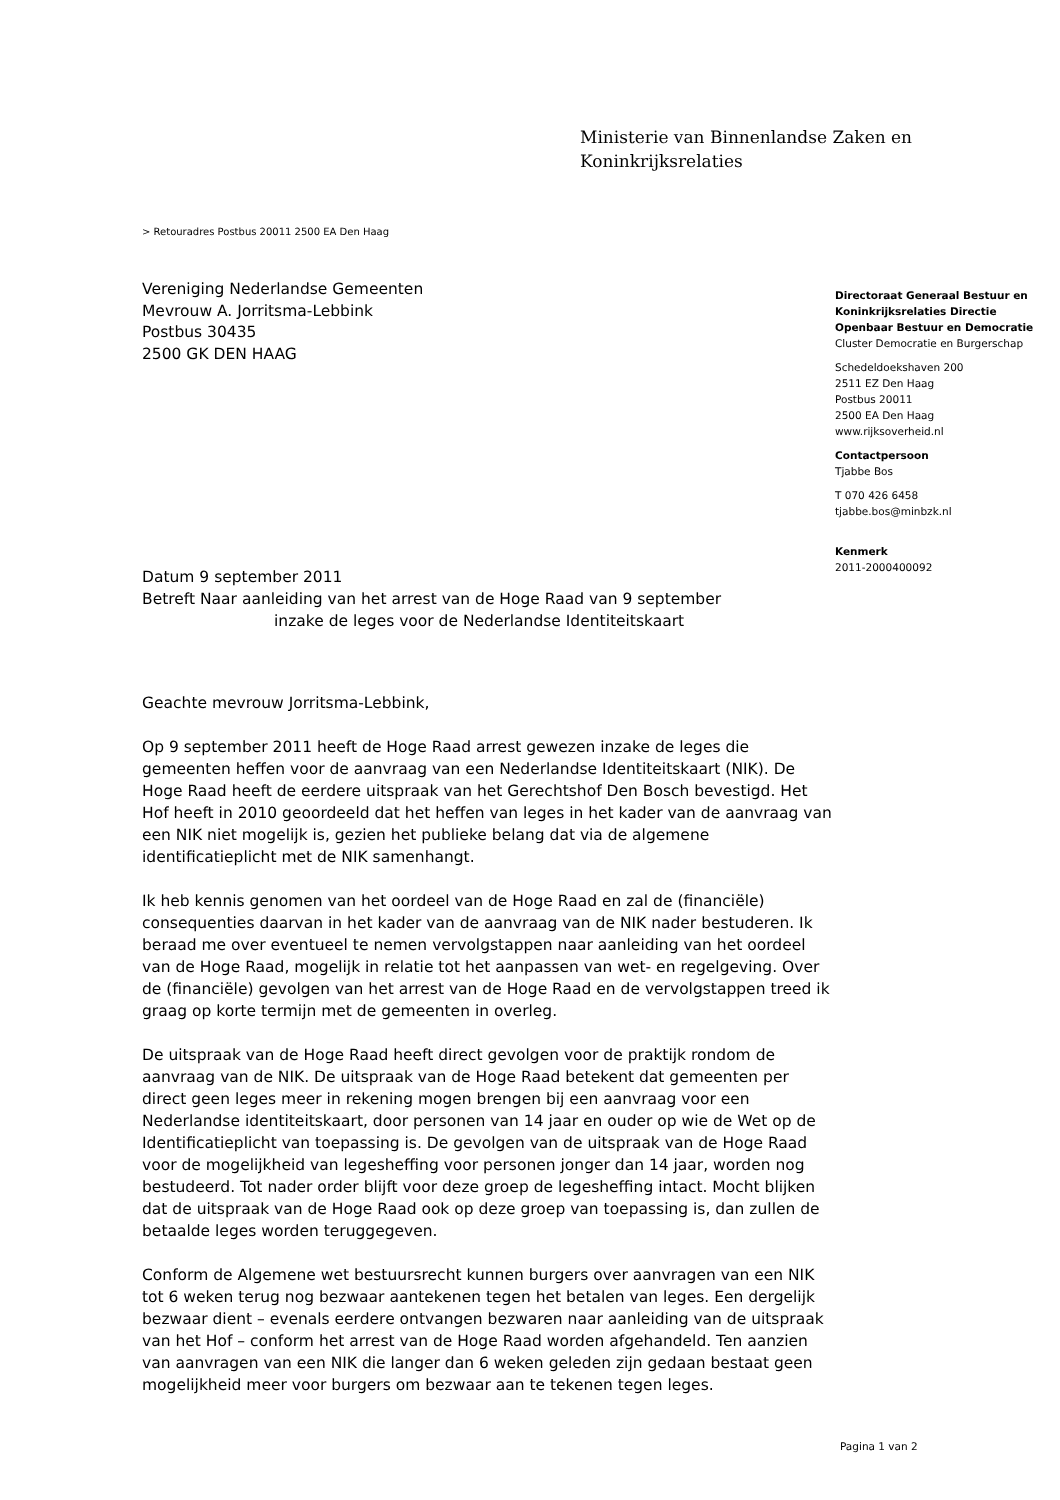Ministerie van Binnenlandse Zaken en
Koninkrijksrelaties
> Retouradres Postbus 20011 2500 EA Den Haag
Vereniging Nederlandse Gemeenten
Mevrouw A. Jorritsma-Lebbink
Postbus 30435
2500 GK DEN HAAG
Directoraat Generaal Bestuur en Koninkrijksrelaties Directie Openbaar Bestuur en Democratie
Cluster Democratie en Burgerschap
Schedeldoekshaven 200
2511 EZ Den Haag
Postbus 20011
2500 EA Den Haag
www.rijksoverheid.nl
Contactpersoon
Tjabbe Bos
T 070 426 6458
tjabbe.bos@minbzk.nl
Kenmerk
2011-2000400092
Datum 9 september 2011
Betreft Naar aanleiding van het arrest van de Hoge Raad van 9 september
inzake de leges voor de Nederlandse Identiteitskaart
Geachte mevrouw Jorritsma-Lebbink,
Op 9 september 2011 heeft de Hoge Raad arrest gewezen inzake de leges die gemeenten heffen voor de aanvraag van een Nederlandse Identiteitskaart (NIK). De Hoge Raad heeft de eerdere uitspraak van het Gerechtshof Den Bosch bevestigd. Het Hof heeft in 2010 geoordeeld dat het heffen van leges in het kader van de aanvraag van een NIK niet mogelijk is, gezien het publieke belang dat via de algemene identificatieplicht met de NIK samenhangt.
Ik heb kennis genomen van het oordeel van de Hoge Raad en zal de (financiële) consequenties daarvan in het kader van de aanvraag van de NIK nader bestuderen. Ik beraad me over eventueel te nemen vervolgstappen naar aanleiding van het oordeel van de Hoge Raad, mogelijk in relatie tot het aanpassen van wet- en regelgeving. Over de (financiële) gevolgen van het arrest van de Hoge Raad en de vervolgstappen treed ik graag op korte termijn met de gemeenten in overleg.
De uitspraak van de Hoge Raad heeft direct gevolgen voor de praktijk rondom de aanvraag van de NIK. De uitspraak van de Hoge Raad betekent dat gemeenten per direct geen leges meer in rekening mogen brengen bij een aanvraag voor een Nederlandse identiteitskaart, door personen van 14 jaar en ouder op wie de Wet op de Identificatieplicht van toepassing is. De gevolgen van de uitspraak van de Hoge Raad voor de mogelijkheid van legesheffing voor personen jonger dan 14 jaar, worden nog bestudeerd. Tot nader order blijft voor deze groep de legesheffing intact. Mocht blijken dat de uitspraak van de Hoge Raad ook op deze groep van toepassing is, dan zullen de betaalde leges worden teruggegeven.
Conform de Algemene wet bestuursrecht kunnen burgers over aanvragen van een NIK tot 6 weken terug nog bezwaar aantekenen tegen het betalen van leges. Een dergelijk bezwaar dient – evenals eerdere ontvangen bezwaren naar aanleiding van de uitspraak van het Hof – conform het arrest van de Hoge Raad worden afgehandeld. Ten aanzien van aanvragen van een NIK die langer dan 6 weken geleden zijn gedaan bestaat geen mogelijkheid meer voor burgers om bezwaar aan te tekenen tegen leges.
Pagina 1 van 2